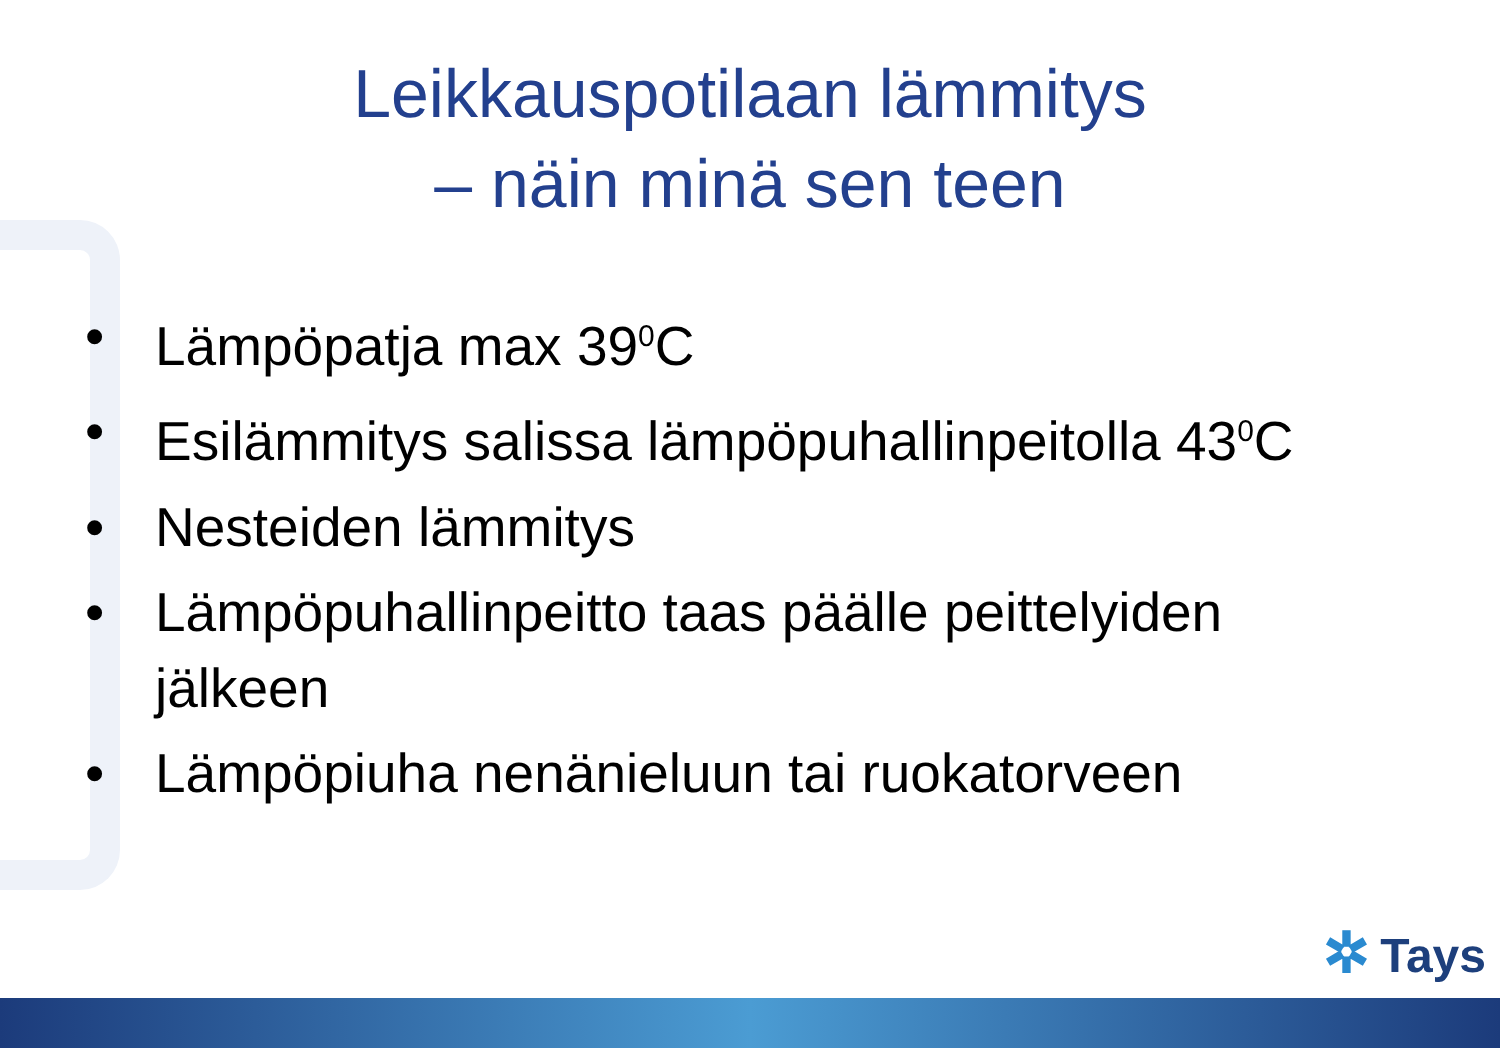Leikkauspotilaan lämmitys
– näin minä sen teen
• Lämpöpatja max 39<sup>0</sup>C
• Esilämmitys salissa lämpöpuhallinpeitolla 43<sup>0</sup>C
• Nesteiden lämmitys
• Lämpöpuhallinpeitto taas päälle peittelyiden jälkeen
• Lämpöpiuha nenänieluun tai ruokatorveen
✲ Tays